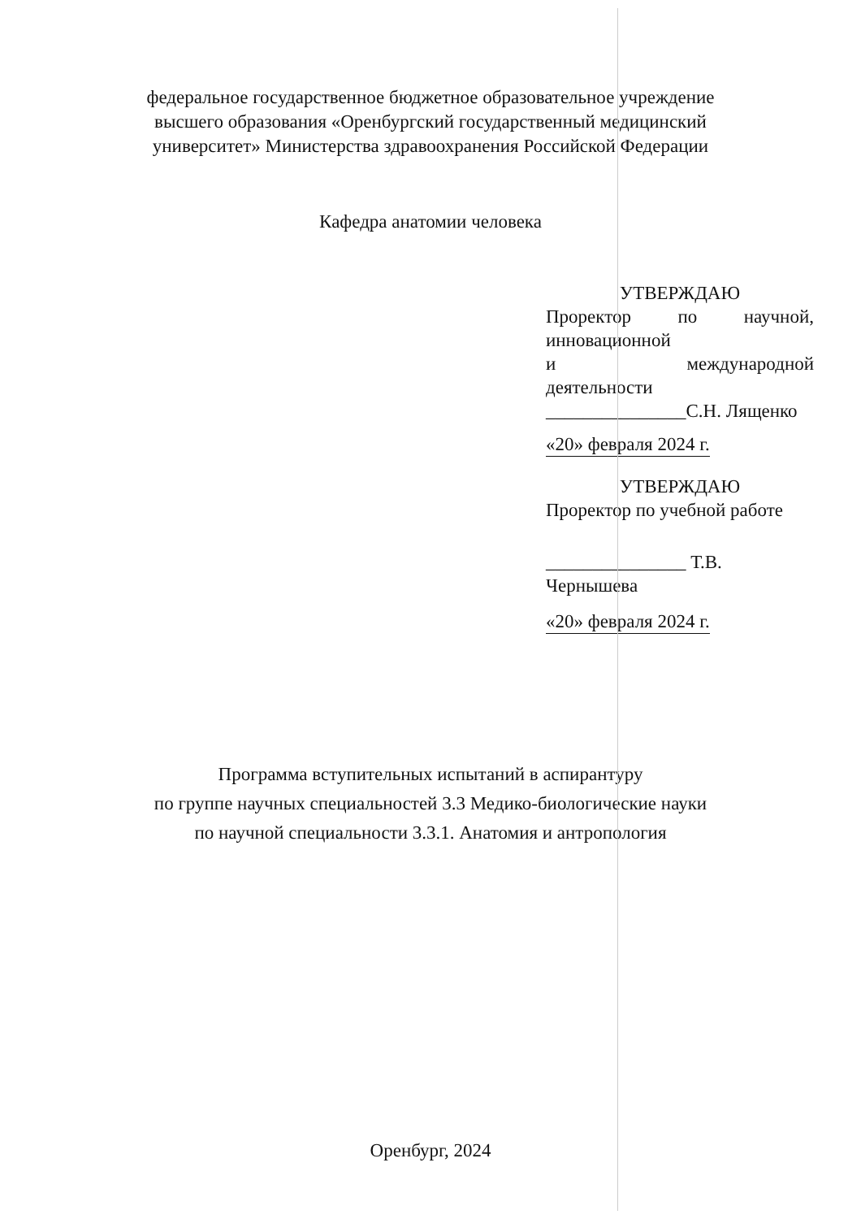федеральное государственное бюджетное образовательное учреждение
высшего образования «Оренбургский государственный медицинский
университет» Министерства здравоохранения Российской Федерации
Кафедра анатомии человека
УТВЕРЖДАЮ
Проректор по научной,
инновационной
и международной
деятельности
_______________С.Н. Лященко
«20» февраля 2024 г.
УТВЕРЖДАЮ
Проректор по учебной работе
_______________ Т.В. Чернышева
«20» февраля 2024 г.
Программа вступительных испытаний в аспирантуру
по группе научных специальностей 3.3 Медико-биологические науки
по научной специальности 3.3.1. Анатомия и антропология
Оренбург, 2024